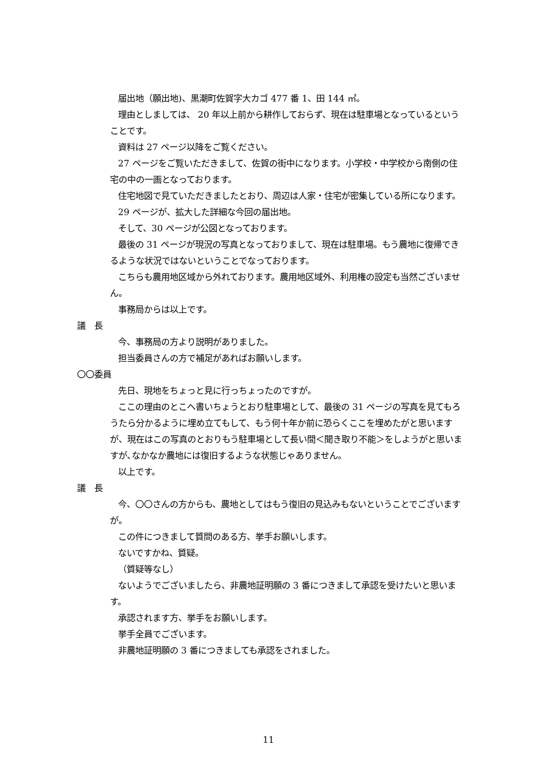届出地（願出地)、黒潮町佐賀字大カゴ 477 番 1、田 144 ㎡。
理由としましては、 20 年以上前から耕作しておらず、現在は駐車場となっているということです。
資料は 27 ページ以降をご覧ください。
27 ページをご覧いただきまして、佐賀の街中になります。小学校・中学校から南側の住宅の中の一画となっております。
住宅地図で見ていただきましたとおり、周辺は人家・住宅が密集している所になります。
29 ページが、拡大した詳細な今回の届出地。
そして、30 ページが公図となっております。
最後の 31 ページが現況の写真となっておりまして、現在は駐車場。もう農地に復帰できるような状況ではないということでなっております。
こちらも農用地区域から外れております。農用地区域外、利用権の設定も当然ございません。
事務局からは以上です。
議　長
今、事務局の方より説明がありました。
担当委員さんの方で補足があればお願いします。
〇〇委員
先日、現地をちょっと見に行っちょったのですが。
ここの理由のとこへ書いちょうとおり駐車場として、最後の 31 ページの写真を見てもろうたら分かるように埋め立てもして、もう何十年か前に恐らくここを埋めたがと思いますが、現在はこの写真のとおりもう駐車場として長い間＜聞き取り不能＞をしようがと思いますが､なかなか農地には復旧するような状態じゃありません。
以上です。
議　長
今、〇〇さんの方からも、農地としてはもう復旧の見込みもないということでございますが。
この件につきまして質問のある方、挙手お願いします。
ないですかね、質疑。
（質疑等なし）
ないようでございましたら、非農地証明願の 3 番につきまして承認を受けたいと思います。
承認されます方、挙手をお願いします。
挙手全員でございます。
非農地証明願の 3 番につきましても承認をされました。
11